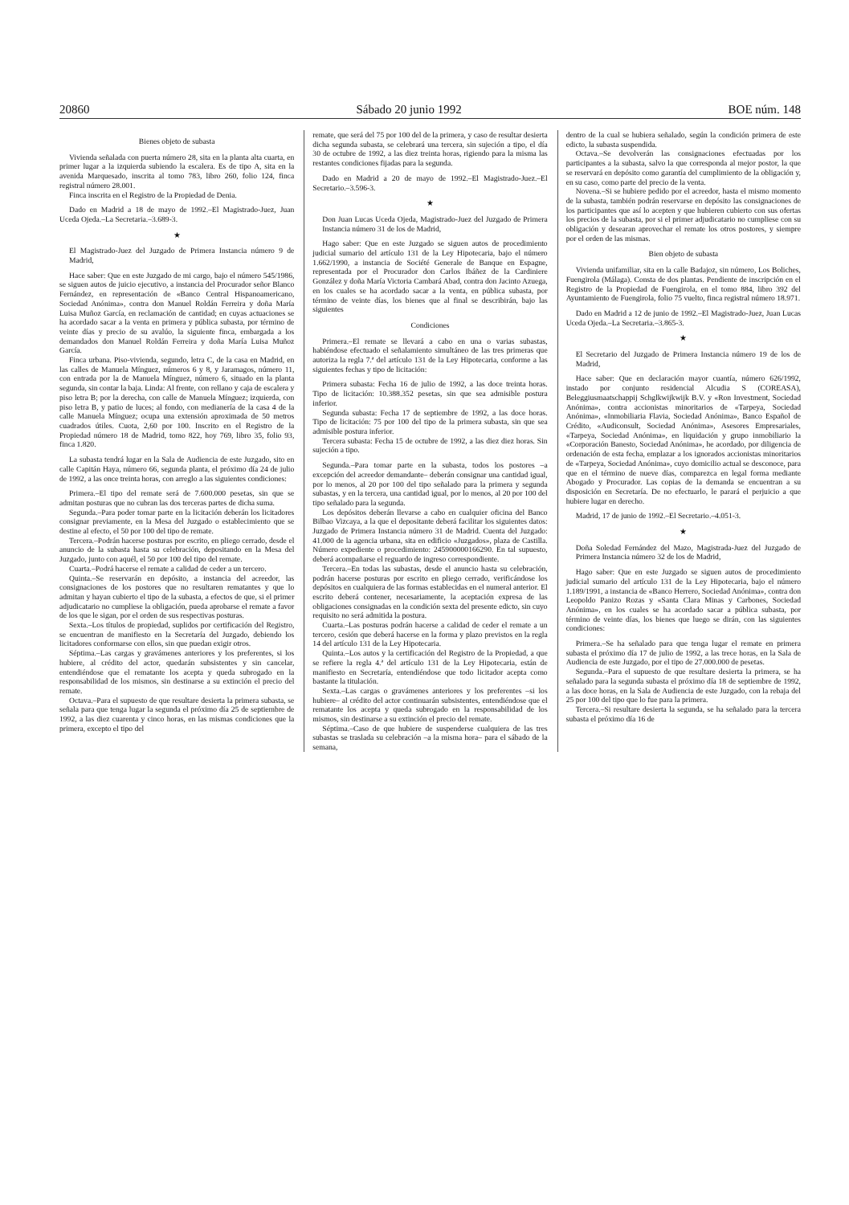20860 Sábado 20 junio 1992 BOE núm. 148
Bienes objeto de subasta
Vivienda señalada con puerta número 28, sita en la planta alta cuarta, en primer lugar a la izquierda subiendo la escalera. Es de tipo A, sita en la avenida Marquesado, inscrita al tomo 783, libro 260, folio 124, finca registral número 28.001.
Finca inscrita en el Registro de la Propiedad de Denia.
Dado en Madrid a 18 de mayo de 1992.–El Magistrado-Juez, Juan Uceda Ojeda.–La Secretaria.–3.689-3.
★
El Magistrado-Juez del Juzgado de Primera Instancia número 9 de Madrid,
Hace saber: Que en este Juzgado de mi cargo, bajo el número 545/1986, se siguen autos de juicio ejecutivo, a instancia del Procurador señor Blanco Fernández, en representación de «Banco Central Hispanoamericano, Sociedad Anónima», contra don Manuel Roldán Ferreira y doña María Luisa Muñoz García, en reclamación de cantidad; en cuyas actuaciones se ha acordado sacar a la venta en primera y pública subasta, por término de veinte días y precio de su avalúo, la siguiente finca, embargada a los demandados don Manuel Roldán Ferreira y doña María Luisa Muñoz García.
Finca urbana. Piso-vivienda, segundo, letra C, de la casa en Madrid, en las calles de Manuela Mínguez, números 6 y 8, y Jaramagos, número 11, con entrada por la de Manuela Mínguez, número 6, situado en la planta segunda, sin contar la baja. Linda: Al frente, con rellano y caja de escalera y piso letra B; por la derecha, con calle de Manuela Mínguez; izquierda, con piso letra B, y patio de luces; al fondo, con medianería de la casa 4 de la calle Manuela Mínguez; ocupa una extensión aproximada de 50 metros cuadrados útiles. Cuota, 2,60 por 100. Inscrito en el Registro de la Propiedad número 18 de Madrid, tomo 822, hoy 769, libro 35, folio 93, finca 1.820.
La subasta tendrá lugar en la Sala de Audiencia de este Juzgado, sito en calle Capitán Haya, número 66, segunda planta, el próximo día 24 de julio de 1992, a las once treinta horas, con arreglo a las siguientes condiciones:
Primera.–El tipo del remate será de 7.600.000 pesetas, sin que se admitan posturas que no cubran las dos terceras partes de dicha suma.
Segunda.–Para poder tomar parte en la licitación deberán los licitadores consignar previamente, en la Mesa del Juzgado o establecimiento que se destine al efecto, el 50 por 100 del tipo de remate.
Tercera.–Podrán hacerse posturas por escrito, en pliego cerrado, desde el anuncio de la subasta hasta su celebración, depositando en la Mesa del Juzgado, junto con aquél, el 50 por 100 del tipo del remate.
Cuarta.–Podrá hacerse el remate a calidad de ceder a un tercero.
Quinta.–Se reservarán en depósito, a instancia del acreedor, las consignaciones de los postores que no resultaren rematantes y que lo admitan y hayan cubierto el tipo de la subasta, a efectos de que, si el primer adjudicatario no cumpliese la obligación, pueda aprobarse el remate a favor de los que le sigan, por el orden de sus respectivas posturas.
Sexta.–Los títulos de propiedad, suplidos por certificación del Registro, se encuentran de manifiesto en la Secretaría del Juzgado, debiendo los licitadores conformarse con ellos, sin que puedan exigir otros.
Séptima.–Las cargas y gravámenes anteriores y los preferentes, si los hubiere, al crédito del actor, quedarán subsistentes y sin cancelar, entendiéndose que el rematante los acepta y queda subrogado en la responsabilidad de los mismos, sin destinarse a su extinción el precio del remate.
Octava.–Para el supuesto de que resultare desierta la primera subasta, se señala para que tenga lugar la segunda el próximo día 25 de septiembre de 1992, a las diez cuarenta y cinco horas, en las mismas condiciones que la primera, excepto el tipo del
remate, que será del 75 por 100 del de la primera, y caso de resultar desierta dicha segunda subasta, se celebrará una tercera, sin sujeción a tipo, el día 30 de octubre de 1992, a las diez treinta horas, rigiendo para la misma las restantes condiciones fijadas para la segunda.
Dado en Madrid a 20 de mayo de 1992.–El Magistrado-Juez.–El Secretario.–3.596-3.
★
Don Juan Lucas Uceda Ojeda, Magistrado-Juez del Juzgado de Primera Instancia número 31 de los de Madrid,
Hago saber: Que en este Juzgado se siguen autos de procedimiento judicial sumario del artículo 131 de la Ley Hipotecaria, bajo el número 1.662/1990, a instancia de Société Generale de Banque en Espagne, representada por el Procurador don Carlos Ibáñez de la Cardiniere González y doña María Victoria Cambará Abad, contra don Jacinto Azuega, en los cuales se ha acordado sacar a la venta, en pública subasta, por término de veinte días, los bienes que al final se describirán, bajo las siguientes
Condiciones
Primera.–El remate se llevará a cabo en una o varias subastas, habiéndose efectuado el señalamiento simultáneo de las tres primeras que autoriza la regla 7.ª del artículo 131 de la Ley Hipotecaria, conforme a las siguientes fechas y tipo de licitación:
Primera subasta: Fecha 16 de julio de 1992, a las doce treinta horas. Tipo de licitación: 10.388.352 pesetas, sin que sea admisible postura inferior.
Segunda subasta: Fecha 17 de septiembre de 1992, a las doce horas. Tipo de licitación: 75 por 100 del tipo de la primera subasta, sin que sea admisible postura inferior.
Tercera subasta: Fecha 15 de octubre de 1992, a las diez diez horas. Sin sujeción a tipo.
Segunda.–Para tomar parte en la subasta, todos los postores –a excepción del acreedor demandante– deberán consignar una cantidad igual, por lo menos, al 20 por 100 del tipo señalado para la primera y segunda subastas, y en la tercera, una cantidad igual, por lo menos, al 20 por 100 del tipo señalado para la segunda.
Los depósitos deberán llevarse a cabo en cualquier oficina del Banco Bilbao Vizcaya, a la que el depositante deberá facilitar los siguientes datos: Juzgado de Primera Instancia número 31 de Madrid. Cuenta del Juzgado: 41.000 de la agencia urbana, sita en edificio «Juzgados», plaza de Castilla. Número expediente o procedimiento: 245900000166290. En tal supuesto, deberá acompañarse el reguardo de ingreso correspondiente.
Tercera.–En todas las subastas, desde el anuncio hasta su celebración, podrán hacerse posturas por escrito en pliego cerrado, verificándose los depósitos en cualquiera de las formas establecidas en el numeral anterior. El escrito deberá contener, necesariamente, la aceptación expresa de las obligaciones consignadas en la condición sexta del presente edicto, sin cuyo requisito no será admitida la postura.
Cuarta.–Las posturas podrán hacerse a calidad de ceder el remate a un tercero, cesión que deberá hacerse en la forma y plazo previstos en la regla 14 del artículo 131 de la Ley Hipotecaria.
Quinta.–Los autos y la certificación del Registro de la Propiedad, a que se refiere la regla 4.ª del artículo 131 de la Ley Hipotecaria, están de manifiesto en Secretaría, entendiéndose que todo licitador acepta como bastante la titulación.
Sexta.–Las cargas o gravámenes anteriores y los preferentes –si los hubiere– al crédito del actor continuarán subsistentes, entendiéndose que el rematante los acepta y queda subrogado en la responsabilidad de los mismos, sin destinarse a su extinción el precio del remate.
Séptima.–Caso de que hubiere de suspenderse cualquiera de las tres subastas se traslada su celebración –a la misma hora– para el sábado de la semana,
dentro de la cual se hubiera señalado, según la condición primera de este edicto, la subasta suspendida.
Octava.–Se devolverán las consignaciones efectuadas por los participantes a la subasta, salvo la que corresponda al mejor postor, la que se reservará en depósito como garantía del cumplimiento de la obligación y, en su caso, como parte del precio de la venta.
Novena.–Si se hubiere pedido por el acreedor, hasta el mismo momento de la subasta, también podrán reservarse en depósito las consignaciones de los participantes que así lo acepten y que hubieren cubierto con sus ofertas los precios de la subasta, por si el primer adjudicatario no cumpliese con su obligación y desearan aprovechar el remate los otros postores, y siempre por el orden de las mismas.
Bien objeto de subasta
Vivienda unifamiliar, sita en la calle Badajoz, sin número, Los Boliches, Fuengirola (Málaga). Consta de dos plantas. Pendiente de inscripción en el Registro de la Propiedad de Fuengirola, en el tomo 884, libro 392 del Ayuntamiento de Fuengirola, folio 75 vuelto, finca registral número 18.971.
Dado en Madrid a 12 de junio de 1992.–El Magistrado-Juez, Juan Lucas Uceda Ojeda.–La Secretaria.–3.865-3.
★
El Secretario del Juzgado de Primera Instancia número 19 de los de Madrid,
Hace saber: Que en declaración mayor cuantía, número 626/1992, instado por conjunto residencial Alcudia S (COREASA), Beleggiusmaatschappij Schglkwijkwijk B.V. y «Ron Investment, Sociedad Anónima», contra accionistas minoritarios de «Tarpeya, Sociedad Anónima», «Inmobiliaria Flavia, Sociedad Anónima», Banco Español de Crédito, «Audiconsult, Sociedad Anónima», Asesores Empresariales, «Tarpeya, Sociedad Anónima», en liquidación y grupo inmobiliario la «Corporación Banesto, Sociedad Anónima», he acordado, por diligencia de ordenación de esta fecha, emplazar a los ignorados accionistas minoritarios de «Tarpeya, Sociedad Anónima», cuyo domicilio actual se desconoce, para que en el término de nueve días, comparezca en legal forma mediante Abogado y Procurador. Las copias de la demanda se encuentran a su disposición en Secretaría. De no efectuarlo, le parará el perjuicio a que hubiere lugar en derecho.
Madrid, 17 de junio de 1992.–El Secretario.–4.051-3.
★
Doña Soledad Fernández del Mazo, Magistrada-Juez del Juzgado de Primera Instancia número 32 de los de Madrid,
Hago saber: Que en este Juzgado se siguen autos de procedimiento judicial sumario del artículo 131 de la Ley Hipotecaria, bajo el número 1.189/1991, a instancia de «Banco Herrero, Sociedad Anónima», contra don Leopoldo Panizo Rozas y «Santa Clara Minas y Carbones, Sociedad Anónima», en los cuales se ha acordado sacar a pública subasta, por término de veinte días, los bienes que luego se dirán, con las siguientes condiciones:
Primera.–Se ha señalado para que tenga lugar el remate en primera subasta el próximo día 17 de julio de 1992, a las trece horas, en la Sala de Audiencia de este Juzgado, por el tipo de 27.000.000 de pesetas.
Segunda.–Para el supuesto de que resultare desierta la primera, se ha señalado para la segunda subasta el próximo día 18 de septiembre de 1992, a las doce horas, en la Sala de Audiencia de este Juzgado, con la rebaja del 25 por 100 del tipo que lo fue para la primera.
Tercera.–Si resultare desierta la segunda, se ha señalado para la tercera subasta el próximo día 16 de